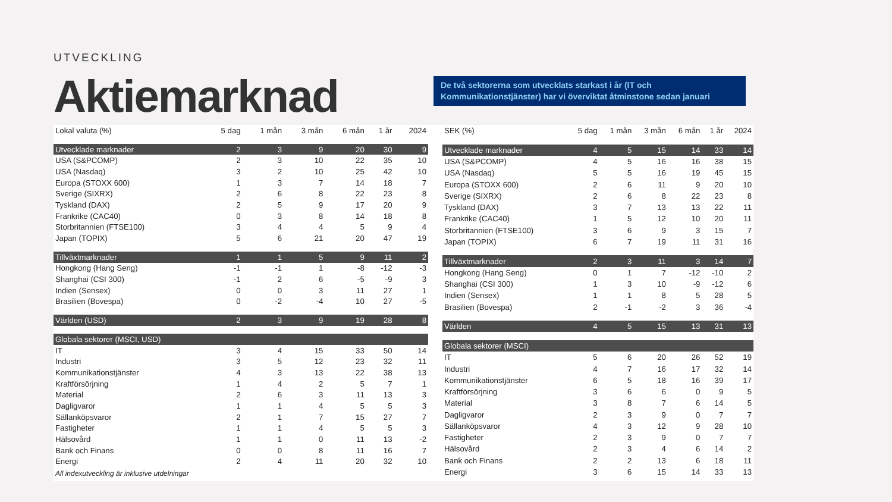UTVECKLING
Aktiemarknad
De två sektorerna som utvecklats starkast i år (IT och Kommunikationstjänster) har vi överviktat åtminstone sedan januari
| Lokal valuta (%) | 5 dag | 1 mån | 3 mån | 6 mån | 1 år | 2024 |
| --- | --- | --- | --- | --- | --- | --- |
| Utvecklade marknader | 2 | 3 | 9 | 20 | 30 | 9 |
| USA (S&PCOMP) | 2 | 3 | 10 | 22 | 35 | 10 |
| USA (Nasdaq) | 3 | 2 | 10 | 25 | 42 | 10 |
| Europa (STOXX 600) | 1 | 3 | 7 | 14 | 18 | 7 |
| Sverige (SIXRX) | 2 | 6 | 8 | 22 | 23 | 8 |
| Tyskland (DAX) | 2 | 5 | 9 | 17 | 20 | 9 |
| Frankrike (CAC40) | 0 | 3 | 8 | 14 | 18 | 8 |
| Storbritannien (FTSE100) | 3 | 4 | 4 | 5 | 9 | 4 |
| Japan (TOPIX) | 5 | 6 | 21 | 20 | 47 | 19 |
| Tillväxtmarknader | 1 | 1 | 5 | 9 | 11 | 2 |
| Hongkong (Hang Seng) | -1 | -1 | 1 | -8 | -12 | -3 |
| Shanghai (CSI 300) | -1 | 2 | 6 | -5 | -9 | 3 |
| Indien (Sensex) | 0 | 0 | 3 | 11 | 27 | 1 |
| Brasilien (Bovespa) | 0 | -2 | -4 | 10 | 27 | -5 |
| Världen (USD) | 2 | 3 | 9 | 19 | 28 | 8 |
| Globala sektorer (MSCI, USD) | | | | | | |
| IT | 3 | 4 | 15 | 33 | 50 | 14 |
| Industri | 3 | 5 | 12 | 23 | 32 | 11 |
| Kommunikationstjänster | 4 | 3 | 13 | 22 | 38 | 13 |
| Kraftförsörjning | 1 | 4 | 2 | 5 | 7 | 1 |
| Material | 2 | 6 | 3 | 11 | 13 | 3 |
| Dagligvaror | 1 | 1 | 4 | 5 | 5 | 3 |
| Sällanköpsvaror | 2 | 1 | 7 | 15 | 27 | 7 |
| Fastigheter | 1 | 1 | 4 | 5 | 5 | 3 |
| Hälsovård | 1 | 1 | 0 | 11 | 13 | -2 |
| Bank och Finans | 0 | 0 | 8 | 11 | 16 | 7 |
| Energi | 2 | 4 | 11 | 20 | 32 | 10 |
All indexutveckling är inklusive utdelningar
| SEK (%) | 5 dag | 1 mån | 3 mån | 6 mån | 1 år | 2024 |
| --- | --- | --- | --- | --- | --- | --- |
| Utvecklade marknader | 4 | 5 | 15 | 14 | 33 | 14 |
| USA (S&PCOMP) | 4 | 5 | 16 | 16 | 38 | 15 |
| USA (Nasdaq) | 5 | 5 | 16 | 19 | 45 | 15 |
| Europa (STOXX 600) | 2 | 6 | 11 | 9 | 20 | 10 |
| Sverige (SIXRX) | 2 | 6 | 8 | 22 | 23 | 8 |
| Tyskland (DAX) | 3 | 7 | 13 | 13 | 22 | 11 |
| Frankrike (CAC40) | 1 | 5 | 12 | 10 | 20 | 11 |
| Storbritannien (FTSE100) | 3 | 6 | 9 | 3 | 15 | 7 |
| Japan (TOPIX) | 6 | 7 | 19 | 11 | 31 | 16 |
| Tillväxtmarknader | 2 | 3 | 11 | 3 | 14 | 7 |
| Hongkong (Hang Seng) | 0 | 1 | 7 | -12 | -10 | 2 |
| Shanghai (CSI 300) | 1 | 3 | 10 | -9 | -12 | 6 |
| Indien (Sensex) | 1 | 1 | 8 | 5 | 28 | 5 |
| Brasilien (Bovespa) | 2 | -1 | -2 | 3 | 36 | -4 |
| Världen | 4 | 5 | 15 | 13 | 31 | 13 |
| Globala sektorer (MSCI) | | | | | | |
| IT | 5 | 6 | 20 | 26 | 52 | 19 |
| Industri | 4 | 7 | 16 | 17 | 32 | 14 |
| Kommunikationstjänster | 6 | 5 | 18 | 16 | 39 | 17 |
| Kraftförsörjning | 3 | 6 | 6 | 0 | 9 | 5 |
| Material | 3 | 8 | 7 | 6 | 14 | 5 |
| Dagligvaror | 2 | 3 | 9 | 0 | 7 | 7 |
| Sällanköpsvaror | 4 | 3 | 12 | 9 | 28 | 10 |
| Fastigheter | 2 | 3 | 9 | 0 | 7 | 7 |
| Hälsovård | 2 | 3 | 4 | 6 | 14 | 2 |
| Bank och Finans | 2 | 2 | 13 | 6 | 18 | 11 |
| Energi | 3 | 6 | 15 | 14 | 33 | 13 |